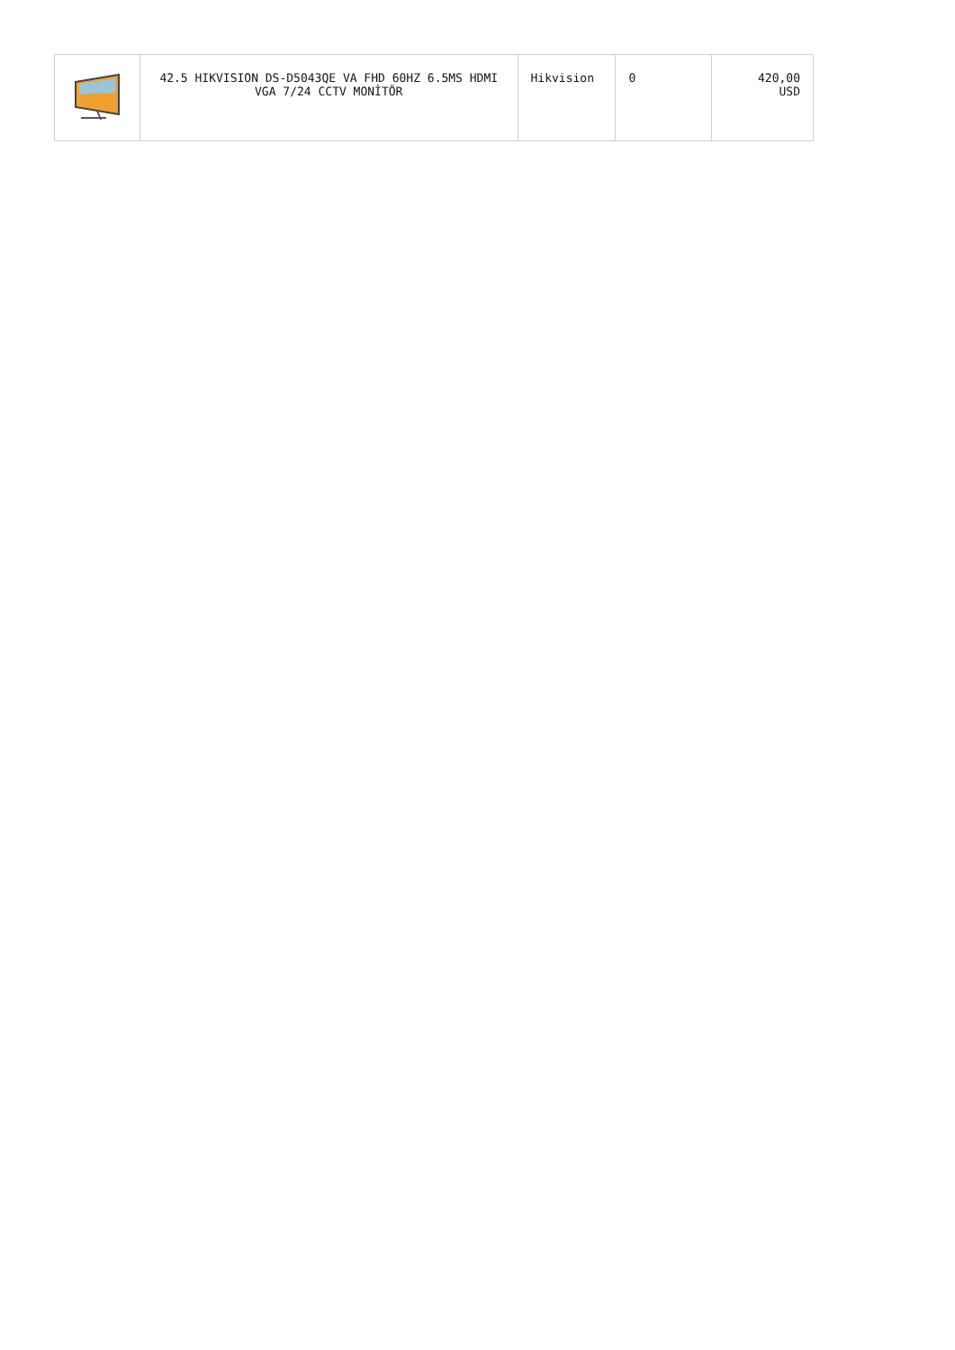| | 42.5 HIKVISION DS-D5043QE VA FHD 60HZ 6.5MS HDMI VGA 7/24 CCTV MONİTÖR | Hikvision | 0 | 420,00 USD |